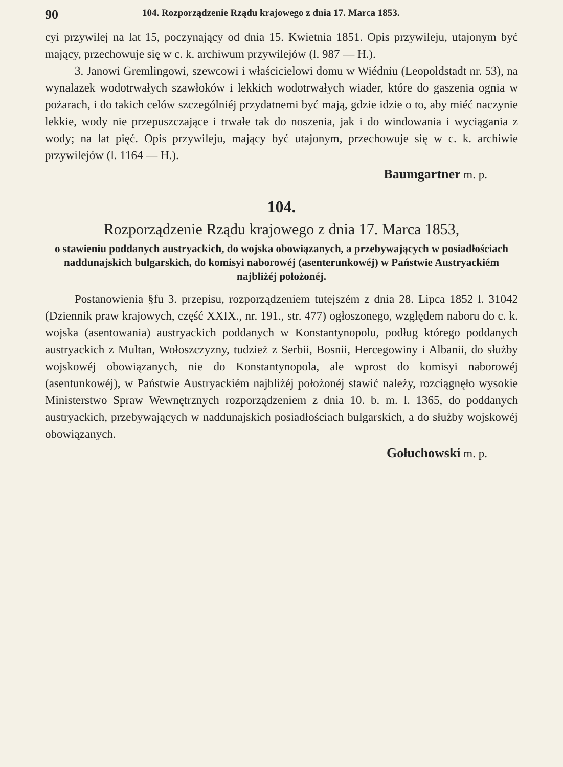90 104. Rozporządzenie Rządu krajowego z dnia 17. Marca 1853.
cyi przywilej na lat 15, poczynający od dnia 15. Kwietnia 1851. Opis przywileju, utajonym być mający, przechowuje się w c. k. archiwum przywilejów (l. 987 — H.).
3. Janowi Gremlingowi, szewcowi i właścicielowi domu w Wiédniu (Leopoldstadt nr. 53), na wynalazek wodotrwałych szawłoków i lekkich wodotrwałych wiader, które do gaszenia ognia w pożarach, i do takich celów szczególniéj przydatnemi być mają, gdzie idzie o to, aby miéć naczynie lekkie, wody nie przepuszczające i trwałe tak do noszenia, jak i do windowania i wyciągania z wody; na lat pięć. Opis przywileju, mający być utajonym, przechowuje się w c. k. archiwie przywilejów (l. 1164 — H.).
Baumgartner m. p.
104.
Rozporządzenie Rządu krajowego z dnia 17. Marca 1853,
o stawieniu poddanych austryackich, do wojska obowiązanych, a przebywających w posiadłościach naddunajskich bulgarskich, do komisyi naborowéj (asenterunkowéj) w Państwie Austryackiém najbliżéj położonéj.
Postanowienia §fu 3. przepisu, rozporządzeniem tutejszém z dnia 28. Lipca 1852 l. 31042 (Dziennik praw krajowych, część XXIX., nr. 191., str. 477) ogłoszonego, względem naboru do c. k. wojska (asentowania) austryackich poddanych w Konstantynopolu, podług którego poddanych austryackich z Multan, Wołoszczyzny, tudzież z Serbii, Bosnii, Hercegowiny i Albanii, do służby wojskowéj obowiązanych, nie do Konstantynopola, ale wprost do komisyi naborowéj (asentunkowéj), w Państwie Austryackiém najbliżéj położonéj stawić należy, rozciągnęło wysokie Ministerstwo Spraw Wewnętrznych rozporządzeniem z dnia 10. b. m. l. 1365, do poddanych austryackich, przebywających w naddunajskich posiadłościach bulgarskich, a do służby wojskowéj obowiązanych.
Gołuchowski m. p.